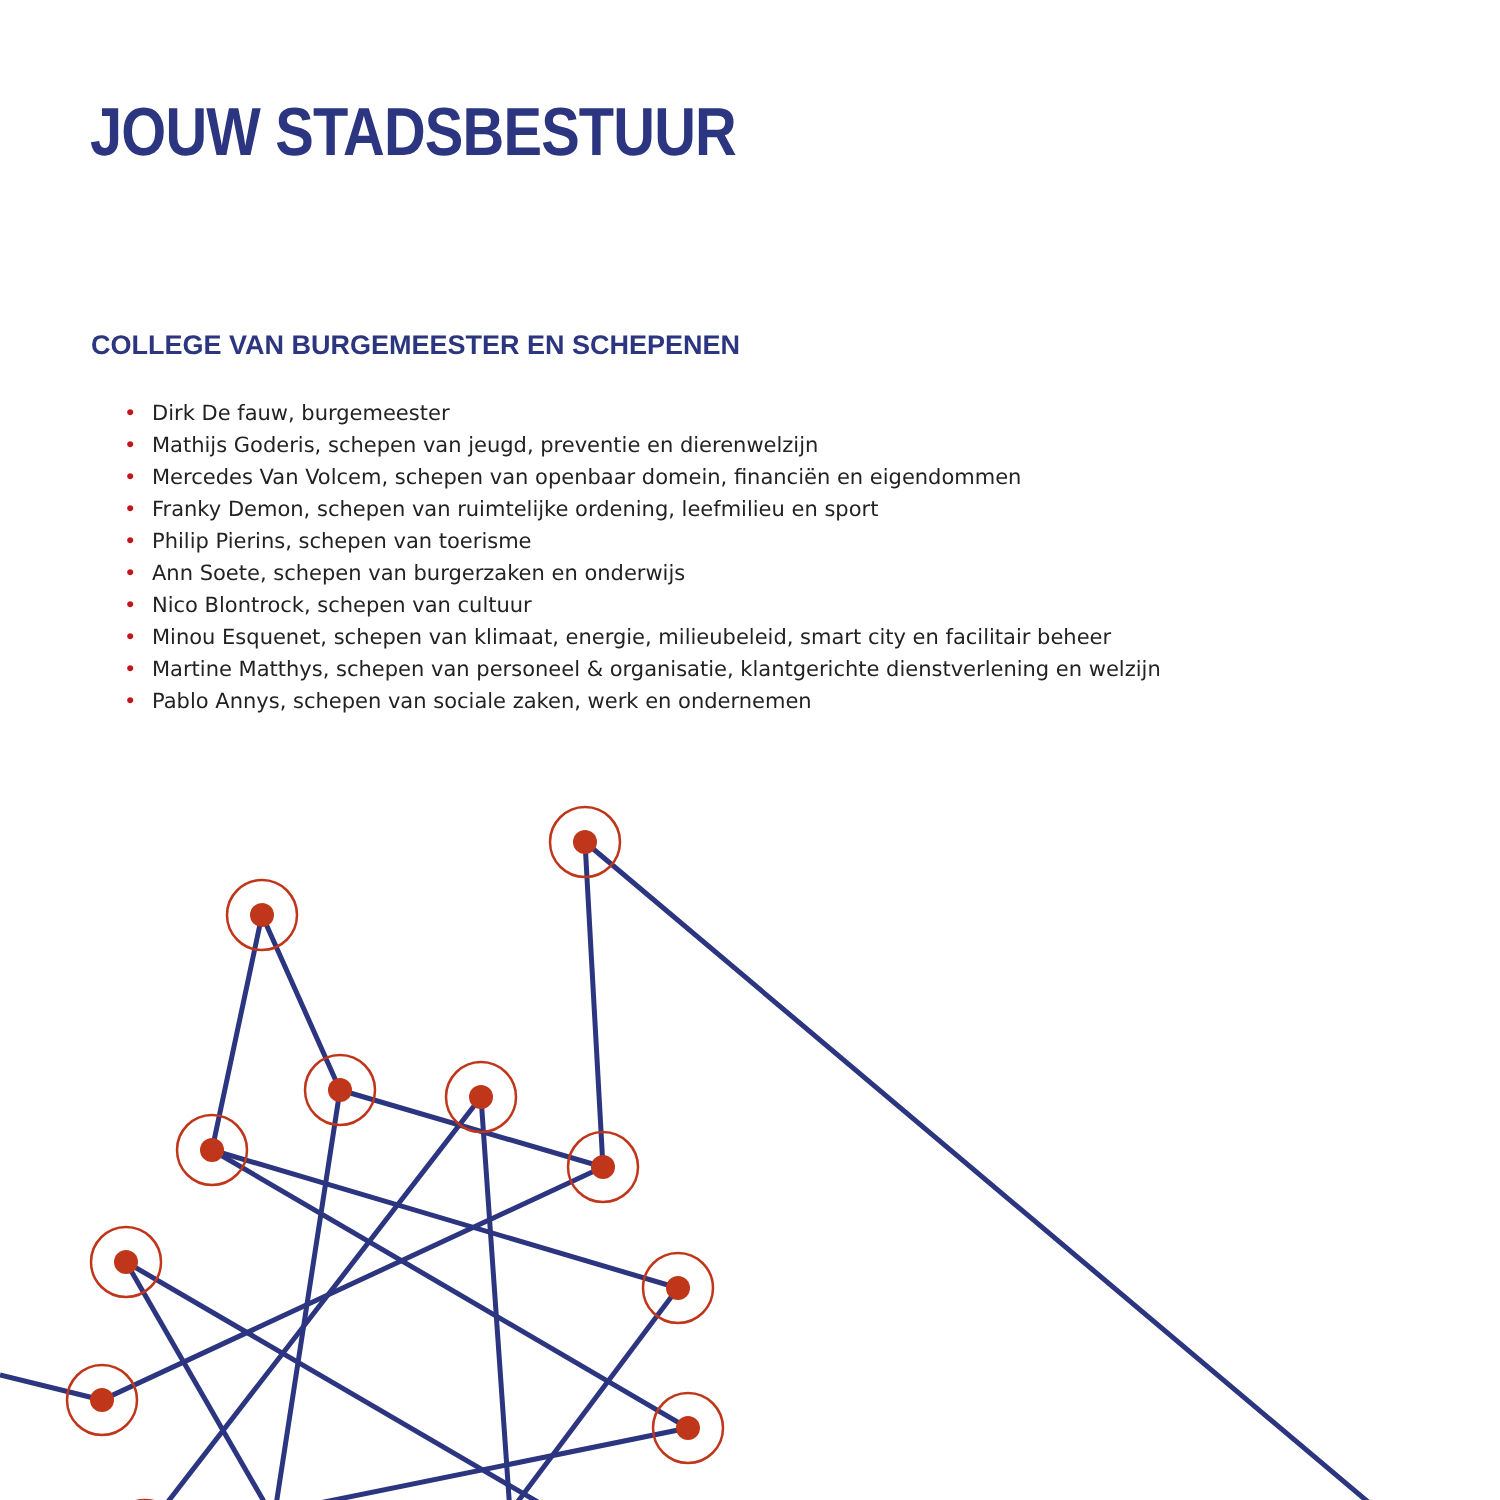JOUW STADSBESTUUR
COLLEGE VAN BURGEMEESTER EN SCHEPENEN
• Dirk De fauw, burgemeester
• Mathijs Goderis, schepen van jeugd, preventie en dierenwelzijn
• Mercedes Van Volcem, schepen van openbaar domein, financiën en eigendommen
• Franky Demon, schepen van ruimtelijke ordening, leefmilieu en sport
• Philip Pierins, schepen van toerisme
• Ann Soete, schepen van burgerzaken en onderwijs
• Nico Blontrock, schepen van cultuur
• Minou Esquenet, schepen van klimaat, energie, milieubeleid, smart city en facilitair beheer
• Martine Matthys, schepen van personeel & organisatie, klantgerichte dienstverlening en welzijn
• Pablo Annys, schepen van sociale zaken, werk en ondernemen